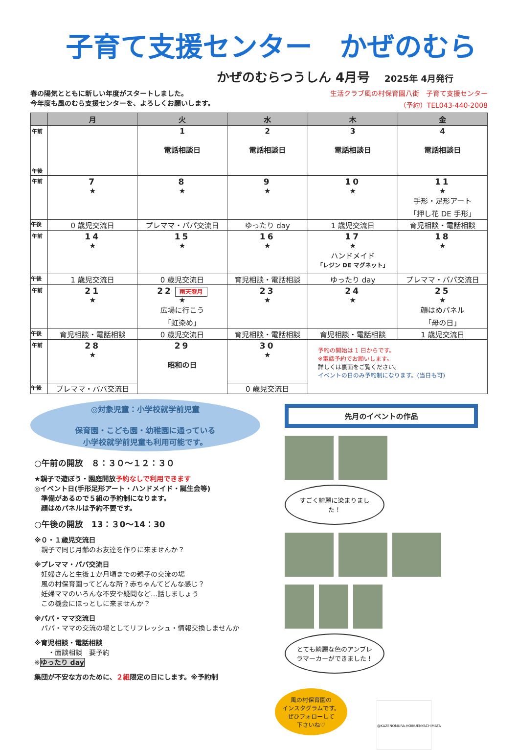子育て支援センター　かぜのむら
かぜのむらつうしん 4月号 2025年 4月発行
春の陽気とともに新しい年度がスタートしました。
今年度も風のむら支援センターを、よろしくお願いします。
生活クラブ風の村保育園八街　子育て支援センター
（予約）TEL043-440-2008
| | 月 | 火 | 水 | 木 | 金 |
| --- | --- | --- | --- | --- | --- |
| 午前 午後 | | 1 電話相談日 | 2 電話相談日 | 3 電話相談日 | 4 電話相談日 |
| 午前 | 7 ★ | 8 ★ | 9 ★ | 10 ★ | 11 ★ 手形・足形アート 「押し花 DE 手形」 |
| 午後 | 0 歳児交流日 | プレママ・パパ交流日 | ゆったり day | 1 歳児交流日 | 育児相談・電話相談 |
| 午前 | 14 ★ | 15 ★ | 16 ★ | 17 ★ ハンドメイド 「レジン DE マグネット」 | 18 ★ |
| 午後 | 1 歳児交流日 | 0 歳児交流日 | 育児相談・電話相談 | ゆったり day | プレママ・パパ交流日 |
| 午前 | 21 ★ | 22 雨天翌月 ★ 広場に行こう 「虹染め」 | 23 ★ | 24 ★ | 25 ★ 顔はめパネル 「母の日」 |
| 午後 | 育児相談・電話相談 | 0 歳児交流日 | 育児相談・電話相談 | 育児相談・電話相談 | 1 歳児交流日 |
| 午前 | 28 ★ | 29 昭和の日 | 30 ★ | 予約の開始は 1 日からです。 ※電話予約でお願いします。 詳しくは裏面をご覧ください。 イベントの日のみ予約制になります。(当日も可) | |
| 午後 | プレママ・パパ交流日 | | 0 歳児交流日 | | |
◎対象児童：小学校就学前児童
保育園・こども園・幼稚園に通っている
小学校就学前児童も利用可能です。
○午前の開放　８：３０～１２：３０
★親子で遊ぼう・園庭開放予約なしで利用できます
◎イベント日(手形足形アート・ハンドメイド・誕生会等)
　準備があるので５組の予約制になります。
　顔はめパネルは予約不要です。
○午後の開放　13：３0～14：30
※０・１歳児交流日
　親子で同じ月齢のお友達を作りに来ませんか？
※プレママ・パパ交流日
　妊婦さんと生後１か月頃までの親子の交流の場
　風の村保育園ってどんな所？赤ちゃんてどんな感じ？
　妊婦ママのいろんな不安や疑問など…話しましょう
　この機会にほっとしに来ませんか？
※パパ・ママ交流日
　パパ・ママの交流の場としてリフレッシュ・情報交換しませんか
※育児相談・電話相談
　　・面談相談　要予約
※ゆったり day
集団が不安な方のために、２組限定の日にします。※予約制
先月のイベントの作品
すごく綺麗に染まりました！
とても綺麗な色のアンブレラマーカーができました！
風の村保育園の
インスタグラムです。
ぜひフォローして
下さいね♡
@KAZENOMURA.HOIKUENYACHIMATA